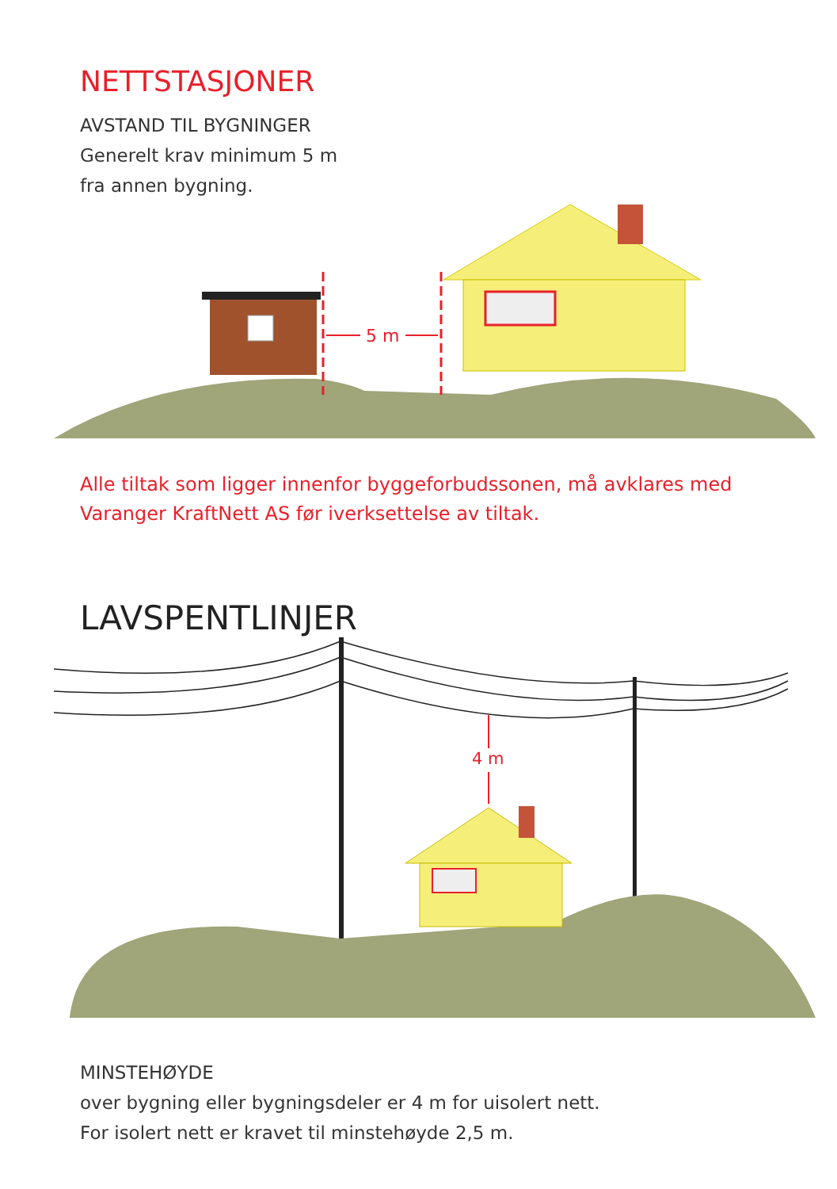NETTSTASJONER
AVSTAND TIL BYGNINGER
Generelt krav minimum 5 m
fra annen bygning.
5 m
Alle tiltak som ligger innenfor byggeforbudssonen, må avklares med
Varanger KraftNett AS før iverksettelse av tiltak.
LAVSPENTLINJER
4 m
MINSTEHØYDE
over bygning eller bygningsdeler er 4 m for uisolert nett.
For isolert nett er kravet til minstehøyde 2,5 m.